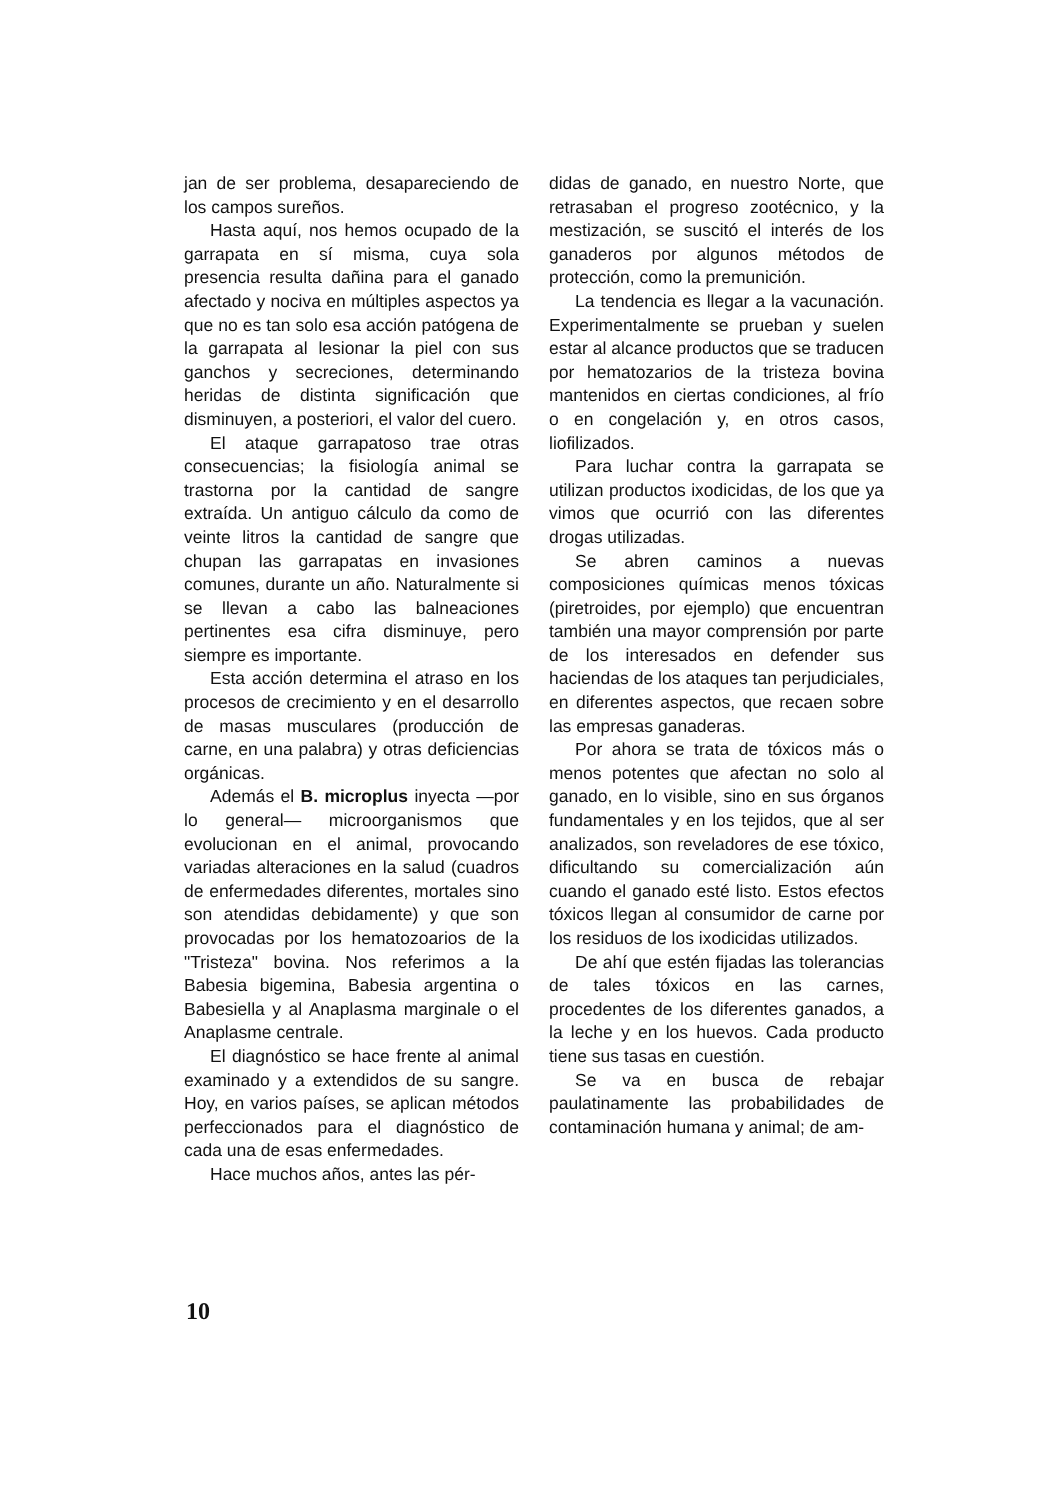jan de ser problema, desapareciendo de los campos sureños.
Hasta aquí, nos hemos ocupado de la garrapata en sí misma, cuya sola presencia resulta dañina para el ganado afectado y nociva en múltiples aspectos ya que no es tan solo esa acción patógena de la garrapata al lesionar la piel con sus ganchos y secreciones, determinando heridas de distinta significación que disminuyen, a posteriori, el valor del cuero.
El ataque garrapatoso trae otras consecuencias; la fisiología animal se trastorna por la cantidad de sangre extraída. Un antiguo cálculo da como de veinte litros la cantidad de sangre que chupan las garrapatas en invasiones comunes, durante un año. Naturalmente si se llevan a cabo las balneaciones pertinentes esa cifra disminuye, pero siempre es importante.
Esta acción determina el atraso en los procesos de crecimiento y en el desarrollo de masas musculares (producción de carne, en una palabra) y otras deficiencias orgánicas.
Además el B. microplus inyecta —por lo general— microorganismos que evolucionan en el animal, provocando variadas alteraciones en la salud (cuadros de enfermedades diferentes, mortales sino son atendidas debidamente) y que son provocadas por los hematozoarios de la "Tristeza" bovina. Nos referimos a la Babesia bigemina, Babesia argentina o Babesiella y al Anaplasma marginale o el Anaplasme centrale.
El diagnóstico se hace frente al animal examinado y a extendidos de su sangre. Hoy, en varios países, se aplican métodos perfeccionados para el diagnóstico de cada una de esas enfermedades.
Hace muchos años, antes las pér-
didas de ganado, en nuestro Norte, que retrasaban el progreso zootécnico, y la mestización, se suscitó el interés de los ganaderos por algunos métodos de protección, como la premunición.
La tendencia es llegar a la vacunación. Experimentalmente se prueban y suelen estar al alcance productos que se traducen por hematozarios de la tristeza bovina mantenidos en ciertas condiciones, al frío o en congelación y, en otros casos, liofilizados.
Para luchar contra la garrapata se utilizan productos ixodicidas, de los que ya vimos que ocurrió con las diferentes drogas utilizadas.
Se abren caminos a nuevas composiciones químicas menos tóxicas (piretroides, por ejemplo) que encuentran también una mayor comprensión por parte de los interesados en defender sus haciendas de los ataques tan perjudiciales, en diferentes aspectos, que recaen sobre las empresas ganaderas.
Por ahora se trata de tóxicos más o menos potentes que afectan no solo al ganado, en lo visible, sino en sus órganos fundamentales y en los tejidos, que al ser analizados, son reveladores de ese tóxico, dificultando su comercialización aún cuando el ganado esté listo. Estos efectos tóxicos llegan al consumidor de carne por los residuos de los ixodicidas utilizados.
De ahí que estén fijadas las tolerancias de tales tóxicos en las carnes, procedentes de los diferentes ganados, a la leche y en los huevos. Cada producto tiene sus tasas en cuestión.
Se va en busca de rebajar paulatinamente las probabilidades de contaminación humana y animal; de am-
10